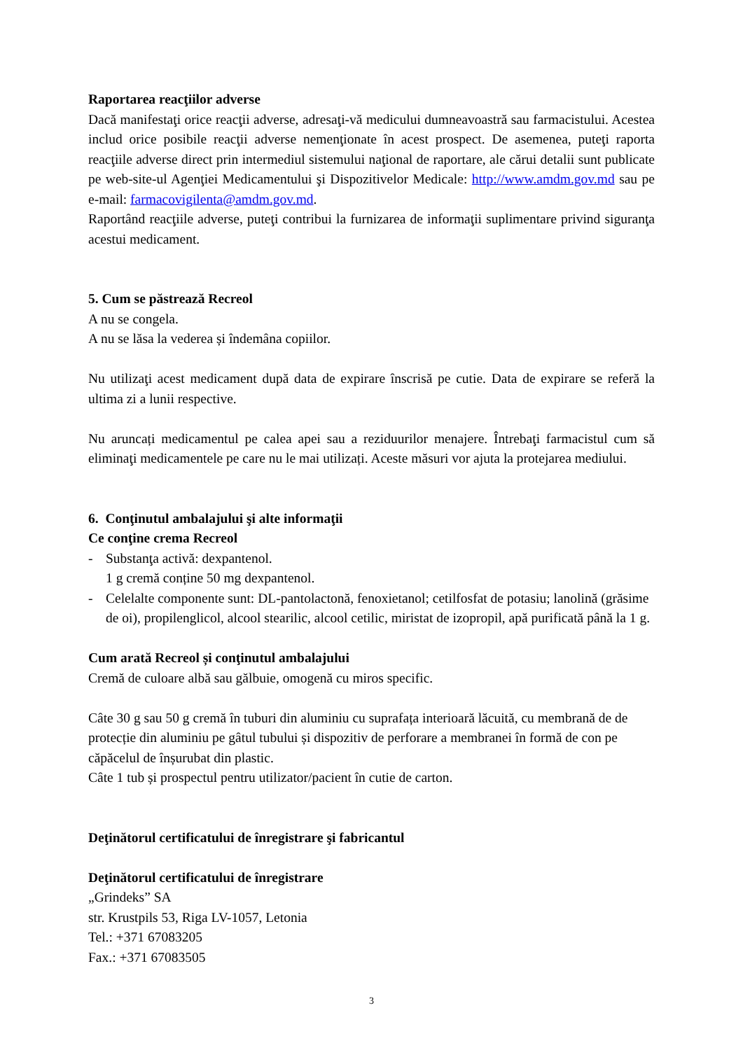Raportarea reacţiilor adverse
Dacă manifestaţi orice reacţii adverse, adresaţi-vă medicului dumneavoastră sau farmacistului. Acestea includ orice posibile reacţii adverse nemenţionate în acest prospect. De asemenea, puteţi raporta reacţiile adverse direct prin intermediul sistemului naţional de raportare, ale cărui detalii sunt publicate pe web-site-ul Agenţiei Medicamentului şi Dispozitivelor Medicale: http://www.amdm.gov.md sau pe e-mail: farmacovigilenta@amdm.gov.md.
Raportând reacţiile adverse, puteţi contribui la furnizarea de informaţii suplimentare privind siguranţa acestui medicament.
5. Cum se păstrează Recreol
A nu se congela.
A nu se lăsa la vederea și îndemâna copiilor.
Nu utilizaţi acest medicament după data de expirare înscrisă pe cutie. Data de expirare se referă la ultima zi a lunii respective.
Nu aruncați medicamentul pe calea apei sau a reziduurilor menajere. Întrebaţi farmacistul cum să eliminaţi medicamentele pe care nu le mai utilizați. Aceste măsuri vor ajuta la protejarea mediului.
6. Conţinutul ambalajului şi alte informaţii
Ce conţine crema Recreol
- Substanţa activă: dexpantenol.
1 g cremă conține 50 mg dexpantenol.
- Celelalte componente sunt: DL-pantolactonă, fenoxietanol; cetilfosfat de potasiu; lanolină (grăsime de oi), propilenglicol, alcool stearilic, alcool cetilic, miristat de izopropil, apă purificată până la 1 g.
Cum arată Recreol și conţinutul ambalajului
Cremă de culoare albă sau gălbuie, omogenă cu miros specific.
Câte 30 g sau 50 g cremă în tuburi din aluminiu cu suprafața interioară lăcuită, cu membrană de de protecție din aluminiu pe gâtul tubului și dispozitiv de perforare a membranei în formă de con pe căpăcelul de înșurubat din plastic.
Câte 1 tub și prospectul pentru utilizator/pacient în cutie de carton.
Deţinătorul certificatului de înregistrare şi fabricantul
Deţinătorul certificatului de înregistrare
„Grindeks” SA
str. Krustpils 53, Riga LV-1057, Letonia
Tel.: +371 67083205
Fax.: +371 67083505
3